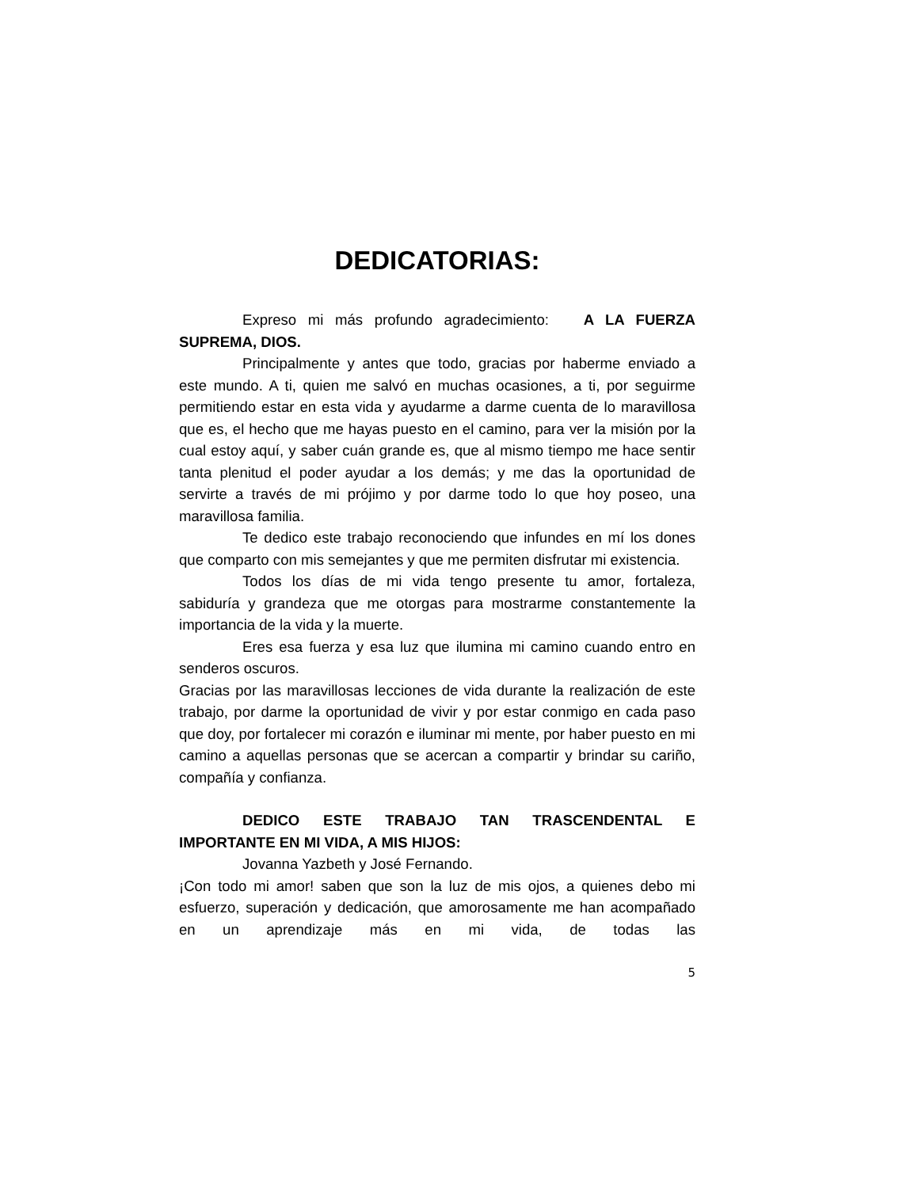DEDICATORIAS:
Expreso mi más profundo agradecimiento: A LA FUERZA SUPREMA, DIOS.
Principalmente y antes que todo, gracias por haberme enviado a este mundo. A ti, quien me salvó en muchas ocasiones, a ti, por seguirme permitiendo estar en esta vida y ayudarme a darme cuenta de lo maravillosa que es, el hecho que me hayas puesto en el camino, para ver la misión por la cual estoy aquí, y saber cuán grande es, que al mismo tiempo me hace sentir tanta plenitud el poder ayudar a los demás; y me das la oportunidad de servirte a través de mi prójimo y por darme todo lo que hoy poseo, una maravillosa familia.
Te dedico este trabajo reconociendo que infundes en mí los dones que comparto con mis semejantes y que me permiten disfrutar mi existencia.
Todos los días de mi vida tengo presente tu amor, fortaleza, sabiduría y grandeza que me otorgas para mostrarme constantemente la importancia de la vida y la muerte.
Eres esa fuerza y esa luz que ilumina mi camino cuando entro en senderos oscuros.
Gracias por las maravillosas lecciones de vida durante la realización de este trabajo, por darme la oportunidad de vivir y por estar conmigo en cada paso que doy, por fortalecer mi corazón e iluminar mi mente, por haber puesto en mi camino a aquellas personas que se acercan a compartir y brindar su cariño, compañía y confianza.
DEDICO ESTE TRABAJO TAN TRASCENDENTAL E IMPORTANTE EN MI VIDA, A MIS HIJOS:
Jovanna Yazbeth y José Fernando.
¡Con todo mi amor! saben que son la luz de mis ojos, a quienes debo mi esfuerzo, superación y dedicación, que amorosamente me han acompañado en un aprendizaje más en mi vida, de todas las
5